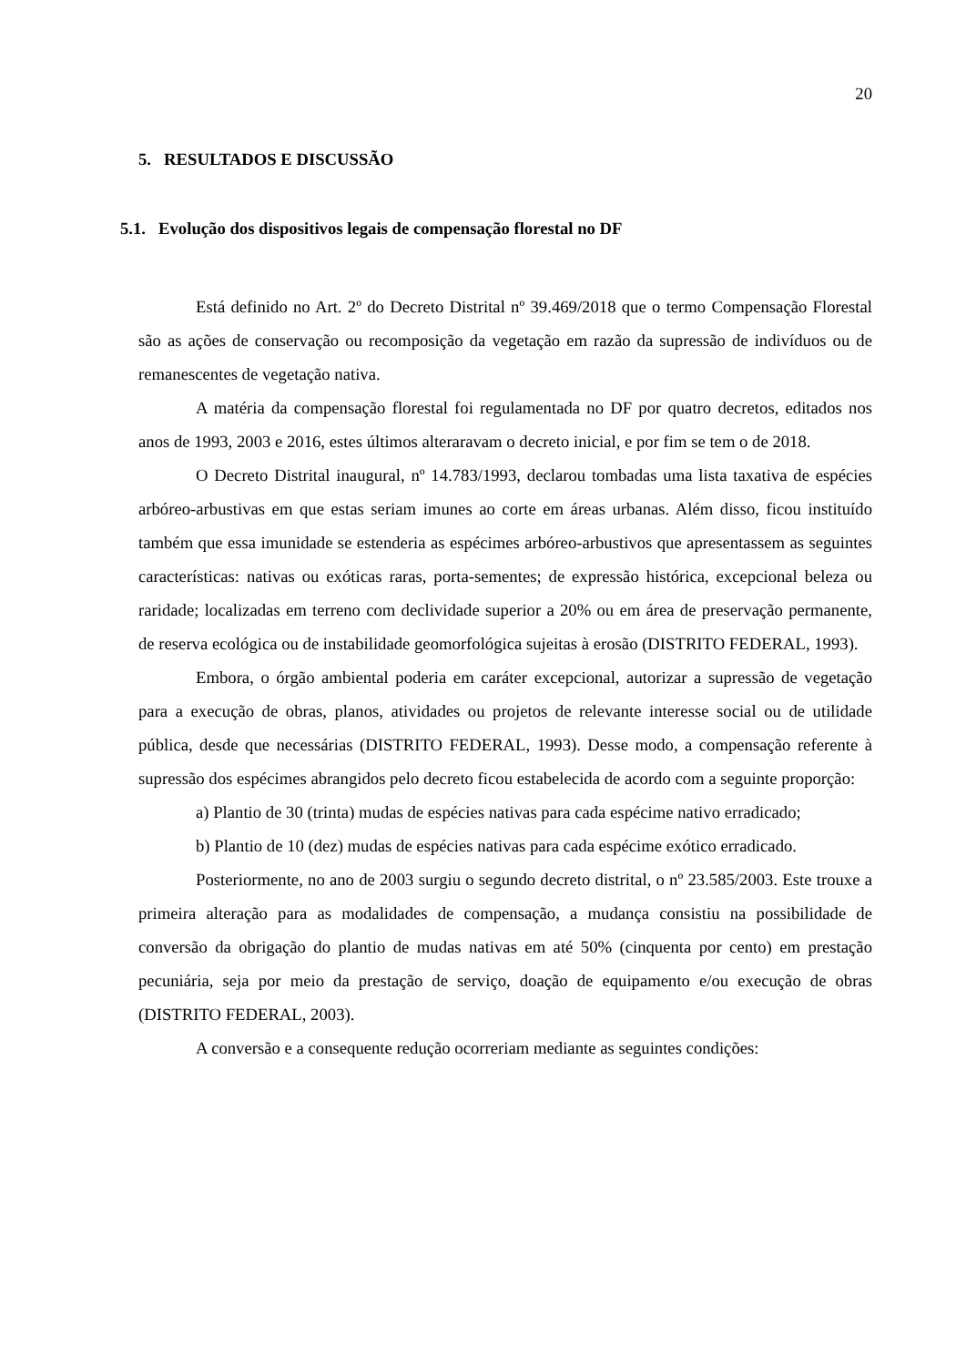20
5. RESULTADOS E DISCUSSÃO
5.1. Evolução dos dispositivos legais de compensação florestal no DF
Está definido no Art. 2º do Decreto Distrital nº 39.469/2018 que o termo Compensação Florestal são as ações de conservação ou recomposição da vegetação em razão da supressão de indivíduos ou de remanescentes de vegetação nativa.
A matéria da compensação florestal foi regulamentada no DF por quatro decretos, editados nos anos de 1993, 2003 e 2016, estes últimos alteraravam o decreto inicial, e por fim se tem o de 2018.
O Decreto Distrital inaugural, nº 14.783/1993, declarou tombadas uma lista taxativa de espécies arbóreo-arbustivas em que estas seriam imunes ao corte em áreas urbanas. Além disso, ficou instituído também que essa imunidade se estenderia as espécimes arbóreo-arbustivos que apresentassem as seguintes características: nativas ou exóticas raras, porta-sementes; de expressão histórica, excepcional beleza ou raridade; localizadas em terreno com declividade superior a 20% ou em área de preservação permanente, de reserva ecológica ou de instabilidade geomorfológica sujeitas à erosão (DISTRITO FEDERAL, 1993).
Embora, o órgão ambiental poderia em caráter excepcional, autorizar a supressão de vegetação para a execução de obras, planos, atividades ou projetos de relevante interesse social ou de utilidade pública, desde que necessárias (DISTRITO FEDERAL, 1993). Desse modo, a compensação referente à supressão dos espécimes abrangidos pelo decreto ficou estabelecida de acordo com a seguinte proporção:
a) Plantio de 30 (trinta) mudas de espécies nativas para cada espécime nativo erradicado;
b) Plantio de 10 (dez) mudas de espécies nativas para cada espécime exótico erradicado.
Posteriormente, no ano de 2003 surgiu o segundo decreto distrital, o nº 23.585/2003. Este trouxe a primeira alteração para as modalidades de compensação, a mudança consistiu na possibilidade de conversão da obrigação do plantio de mudas nativas em até 50% (cinquenta por cento) em prestação pecuniária, seja por meio da prestação de serviço, doação de equipamento e/ou execução de obras (DISTRITO FEDERAL, 2003).
A conversão e a consequente redução ocorreriam mediante as seguintes condições: